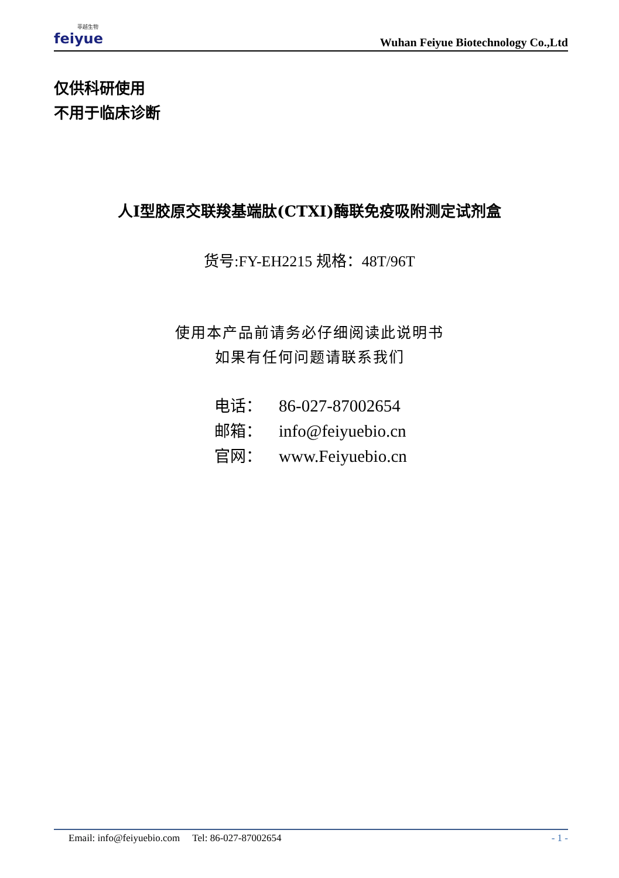菲越生物
feiyue
Wuhan Feiyue Biotechnology Co.,Ltd
仅供科研使用
不用于临床诊断
人I型胶原交联羧基端肽(CTXI)酶联免疫吸附测定试剂盒
货号:FY-EH2215 规格：48T/96T
使用本产品前请务必仔细阅读此说明书
如果有任何问题请联系我们
电话： 86-027-87002654
邮箱： info@feiyuebio.cn
官网： www.Feiyuebio.cn
Email: info@feiyuebio.com Tel: 86-027-87002654
- 1 -